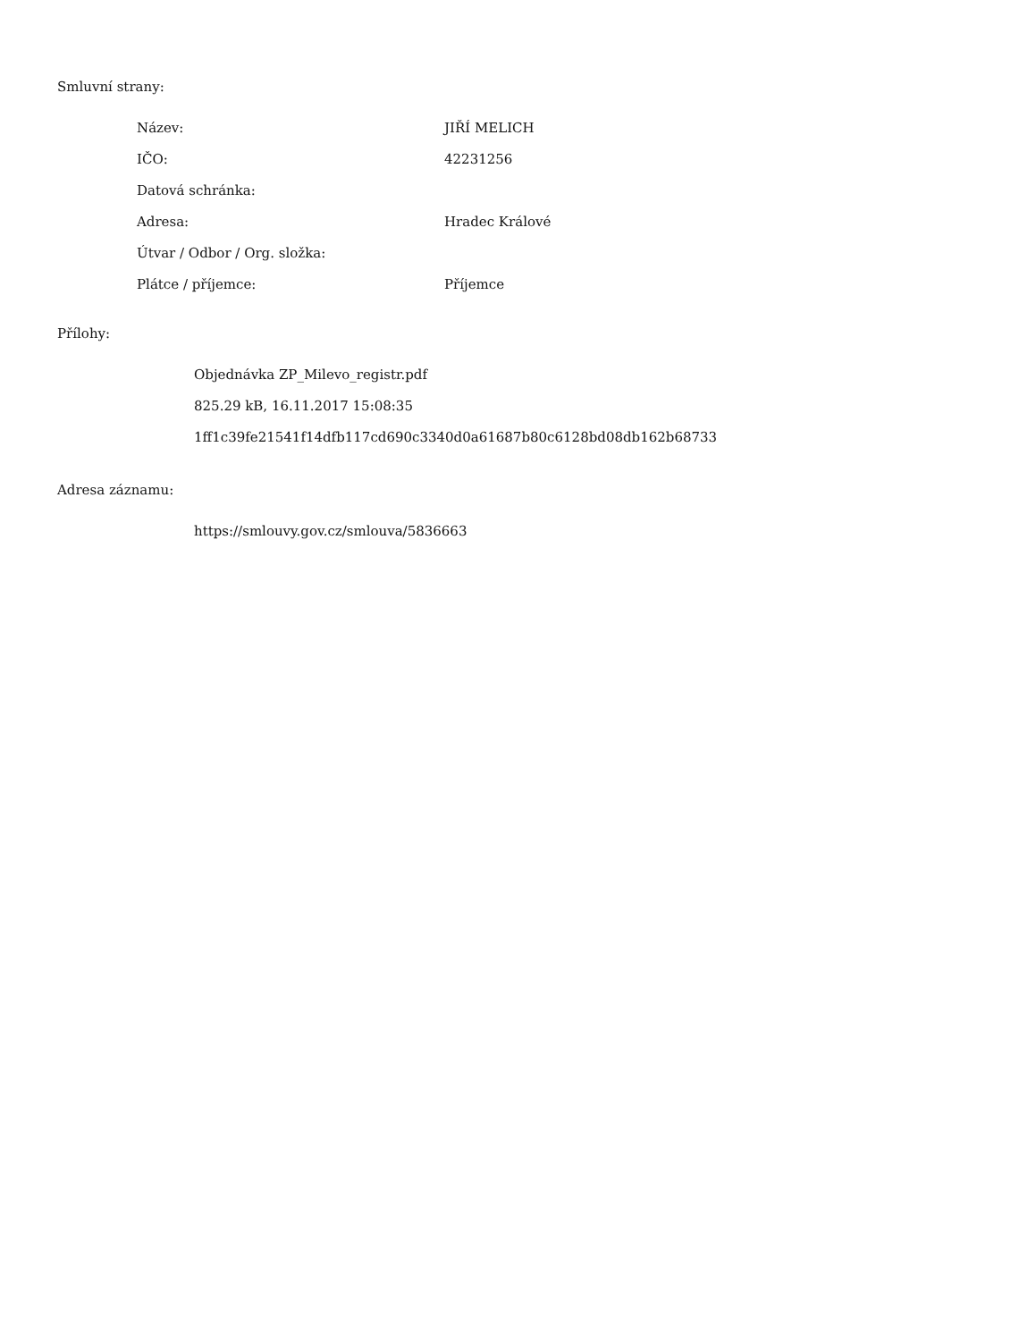Smluvní strany:
| Název: | JIŘÍ MELICH |
| IČO: | 42231256 |
| Datová schránka: | |
| Adresa: | Hradec Králové |
| Útvar / Odbor / Org. složka: | |
| Plátce / příjemce: | Příjemce |
Přílohy:
Objednávka ZP_Milevo_registr.pdf
825.29 kB, 16.11.2017 15:08:35
1ff1c39fe21541f14dfb117cd690c3340d0a61687b80c6128bd08db162b68733
Adresa záznamu:
https://smlouvy.gov.cz/smlouva/5836663